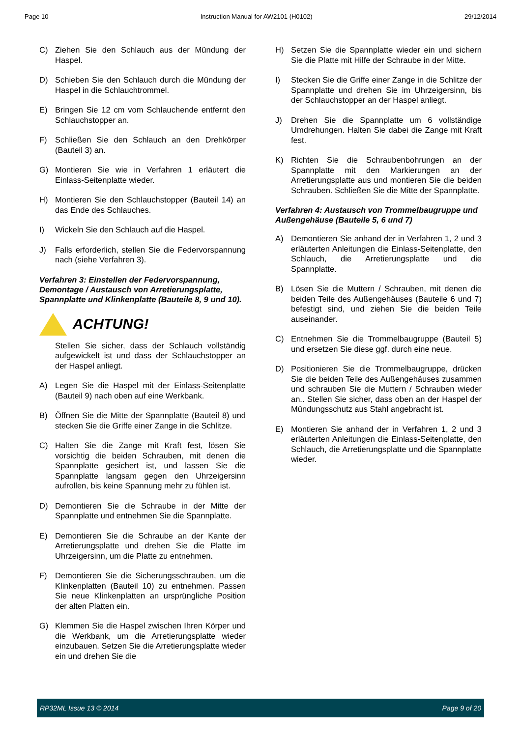Page 10 Instruction Manual for AW2101 (H0102) 29/12/2014
C) Ziehen Sie den Schlauch aus der Mündung der Haspel.
D) Schieben Sie den Schlauch durch die Mündung der Haspel in die Schlauchtrommel.
E) Bringen Sie 12 cm vom Schlauchende entfernt den Schlauchstopper an.
F) Schließen Sie den Schlauch an den Drehkörper (Bauteil 3) an.
G) Montieren Sie wie in Verfahren 1 erläutert die Einlass-Seitenplatte wieder.
H) Montieren Sie den Schlauchstopper (Bauteil 14) an das Ende des Schlauches.
I) Wickeln Sie den Schlauch auf die Haspel.
J) Falls erforderlich, stellen Sie die Federvorspannung nach (siehe Verfahren 3).
Verfahren 3: Einstellen der Federvorspannung, Demontage / Austausch von Arretierungsplatte, Spannplatte und Klinkenplatte (Bauteile 8, 9 und 10).
ACHTUNG!
Stellen Sie sicher, dass der Schlauch vollständig aufgewickelt ist und dass der Schlauchstopper an der Haspel anliegt.
A) Legen Sie die Haspel mit der Einlass-Seitenplatte (Bauteil 9) nach oben auf eine Werkbank.
B) Öffnen Sie die Mitte der Spannplatte (Bauteil 8) und stecken Sie die Griffe einer Zange in die Schlitze.
C) Halten Sie die Zange mit Kraft fest, lösen Sie vorsichtig die beiden Schrauben, mit denen die Spannplatte gesichert ist, und lassen Sie die Spannplatte langsam gegen den Uhrzeigersinn aufrollen, bis keine Spannung mehr zu fühlen ist.
D) Demontieren Sie die Schraube in der Mitte der Spannplatte und entnehmen Sie die Spannplatte.
E) Demontieren Sie die Schraube an der Kante der Arretierungsplatte und drehen Sie die Platte im Uhrzeigersinn, um die Platte zu entnehmen.
F) Demontieren Sie die Sicherungsschrauben, um die Klinkenplatten (Bauteil 10) zu entnehmen. Passen Sie neue Klinkenplatten an ursprüngliche Position der alten Platten ein.
G) Klemmen Sie die Haspel zwischen Ihren Körper und die Werkbank, um die Arretierungsplatte wieder einzubauen. Setzen Sie die Arretierungsplatte wieder ein und drehen Sie die
H) Setzen Sie die Spannplatte wieder ein und sichern Sie die Platte mit Hilfe der Schraube in der Mitte.
I) Stecken Sie die Griffe einer Zange in die Schlitze der Spannplatte und drehen Sie im Uhrzeigersinn, bis der Schlauchstopper an der Haspel anliegt.
J) Drehen Sie die Spannplatte um 6 vollständige Umdrehungen. Halten Sie dabei die Zange mit Kraft fest.
K) Richten Sie die Schraubenbohrungen an der Spannplatte mit den Markierungen an der Arretierungsplatte aus und montieren Sie die beiden Schrauben. Schließen Sie die Mitte der Spannplatte.
Verfahren 4: Austausch von Trommelbaugruppe und Außengehäuse (Bauteile 5, 6 und 7)
A) Demontieren Sie anhand der in Verfahren 1, 2 und 3 erläuterten Anleitungen die Einlass-Seitenplatte, den Schlauch, die Arretierungsplatte und die Spannplatte.
B) Lösen Sie die Muttern / Schrauben, mit denen die beiden Teile des Außengehäuses (Bauteile 6 und 7) befestigt sind, und ziehen Sie die beiden Teile auseinander.
C) Entnehmen Sie die Trommelbaugruppe (Bauteil 5) und ersetzen Sie diese ggf. durch eine neue.
D) Positionieren Sie die Trommelbaugruppe, drücken Sie die beiden Teile des Außengehäuses zusammen und schrauben Sie die Muttern / Schrauben wieder an.. Stellen Sie sicher, dass oben an der Haspel der Mündungsschutz aus Stahl angebracht ist.
E) Montieren Sie anhand der in Verfahren 1, 2 und 3 erläuterten Anleitungen die Einlass-Seitenplatte, den Schlauch, die Arretierungsplatte und die Spannplatte wieder.
RP32ML Issue 13 © 2014 Page 9 of 20